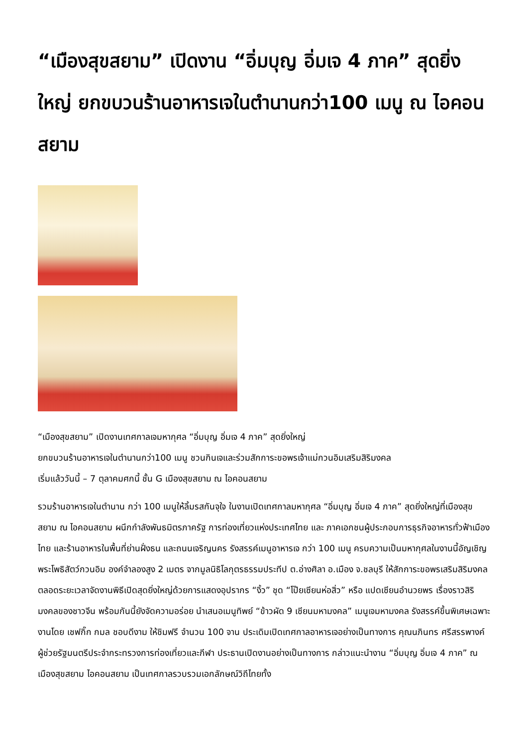“เมืองสุขสยาม” เปิดงาน “อิ่มบุญ อิ่มเจ 4 ภาค” สุดยิ่งใหญ่ ยกขบวนร้านอาหารเจในตำนานกว่า100 เมนู ณ ไอคอนสยาม
“เมืองสุขสยาม” เปิดงานเทศกาลเจมหากุศล “อิ่มบุญ อิ่มเจ 4 ภาค” สุดยิ่งใหญ่
ยกขบวนร้านอาหารเจในตำนานกว่า100 เมนู ชวนกินเจและร่วมสักการะขอพรเจ้าแม่กวนอิมเสริมสิริมงคล
เริ่มแล้ววันนี้ – 7 ตุลาคมศกนี้ ชั้น G เมืองสุขสยาม ณ ไอคอนสยาม
รวมร้านอาหารเจในตำนาน กว่า 100 เมนูให้ลิ้มรสกันจุใจ ในงานเปิดเทศกาลมหากุศล “อิ่มบุญ อิ่มเจ 4 ภาค” สุดยิ่งใหญ่ที่เมืองสุขสยาม ณ ไอคอนสยาม ผนึกกำลังพันธมิตรภาครัฐ การท่องเที่ยวแห่งประเทศไทย และ ภาคเอกชนผู้ประกอบการธุรกิจอาหารทั่วฟ้าเมืองไทย และร้านอาหารในพื้นที่ย่านฝั่งธน และถนนเจริญนคร รังสรรค์เมนูอาหารเจ กว่า 100 เมนู ครบความเป็นมหากุศลในงานนี้อัญเชิญพระโพธิสัตว์กวนอิม องค์จำลองสูง 2 เมตร จากมูลนิธิโลกุตรธรรมประทีป ต.อ่างศิลา อ.เมือง จ.ชลบุรี ให้สักการะขอพรเสริมสิริมงคลตลอดระยะเวลาจัดงานพิธีเปิดสุดยิ่งใหญ่ด้วยการแสดงอุปรากร “งิ้ว” ชุด “โป๊ยเซียนห่อสิ่ว” หรือ แปดเซียนอำนวยพร เรื่องราวสิริมงคลของชาวจีน พร้อมกันนี้ยังจัดความอร่อย นำเสนอเมนูทิพย์ “ข้าวผัด 9 เซียนมหามงคล” เมนูเจมหามงคล รังสรรค์ขึ้นพิเศษเฉพาะงานโดย เชฟกิ๊ก กมล ชอบดีงาม ให้ชิมฟรี จำนวน 100 จาน ประเดิมเปิดเทศกาลอาหารเจอย่างเป็นทางการ คุณนภินทร ศรีสรรพางค์ ผู้ช่วยรัฐมนตรีประจำกระทรวงการท่องเที่ยวและกีฬา ประธานเปิดงานอย่างเป็นทางการ กล่าวแนะนำงาน “อิ่มบุญ อิ่มเจ 4 ภาค” ณ เมืองสุขสยาม ไอคอนสยาม เป็นเทศกาลรวบรวมเอกลักษณ์วิถีไทยทั้ง